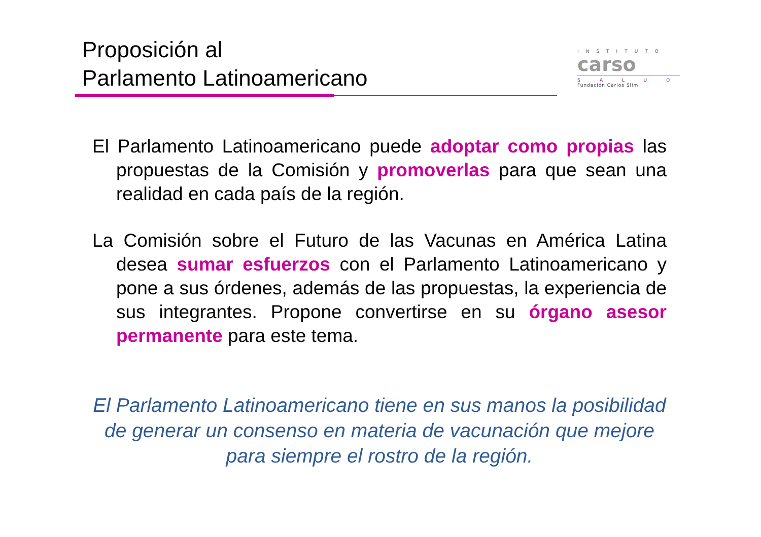Proposición al
Parlamento Latinoamericano
INSTITUTO
carso
SALUD
Fundación Carlos Slim
El Parlamento Latinoamericano puede adoptar como propias las propuestas de la Comisión y promoverlas para que sean una realidad en cada país de la región.
La Comisión sobre el Futuro de las Vacunas en América Latina desea sumar esfuerzos con el Parlamento Latinoamericano y pone a sus órdenes, además de las propuestas, la experiencia de sus integrantes. Propone convertirse en su órgano asesor permanente para este tema.
El Parlamento Latinoamericano tiene en sus manos la posibilidad de generar un consenso en materia de vacunación que mejore para siempre el rostro de la región.